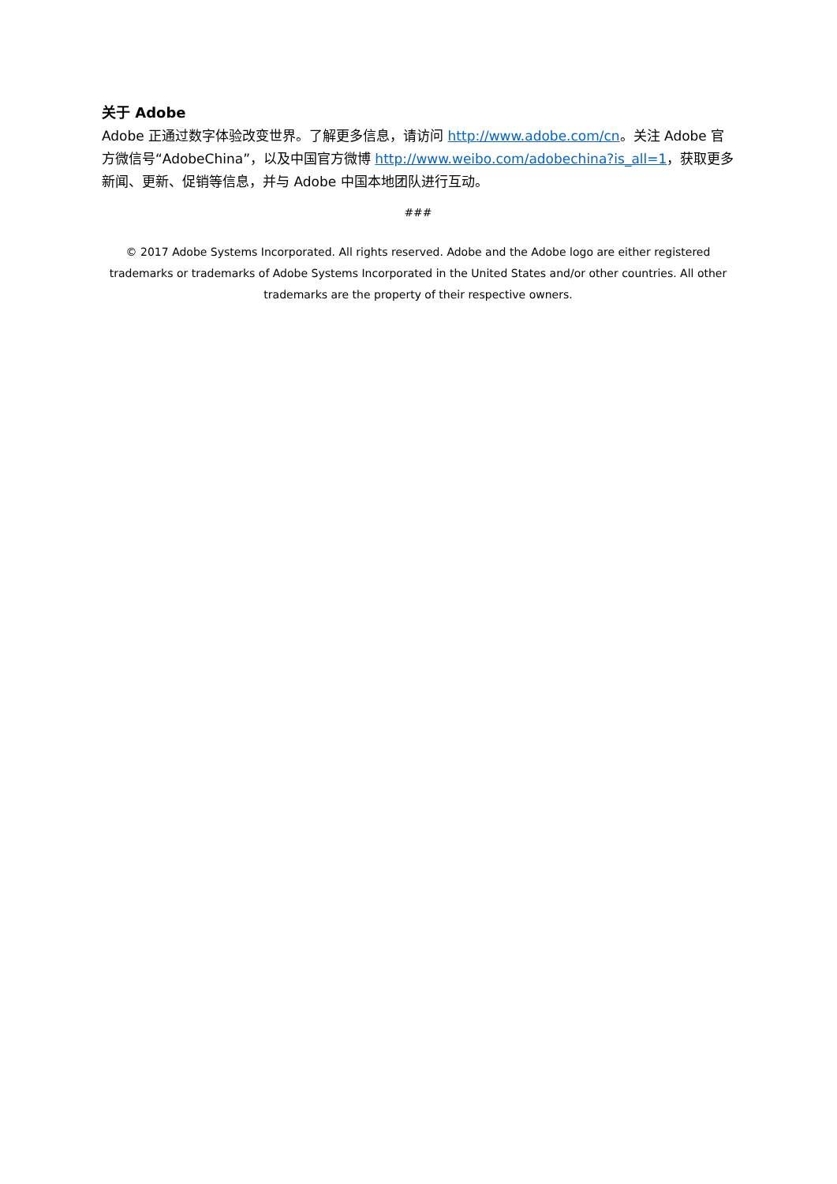关于 Adobe
Adobe 正通过数字体验改变世界。了解更多信息，请访问 http://www.adobe.com/cn。关注 Adobe 官方微信号“AdobeChina”，以及中国官方微博 http://www.weibo.com/adobechina?is_all=1，获取更多新闻、更新、促销等信息，并与 Adobe 中国本地团队进行互动。
###
© 2017 Adobe Systems Incorporated. All rights reserved. Adobe and the Adobe logo are either registered trademarks or trademarks of Adobe Systems Incorporated in the United States and/or other countries. All other trademarks are the property of their respective owners.